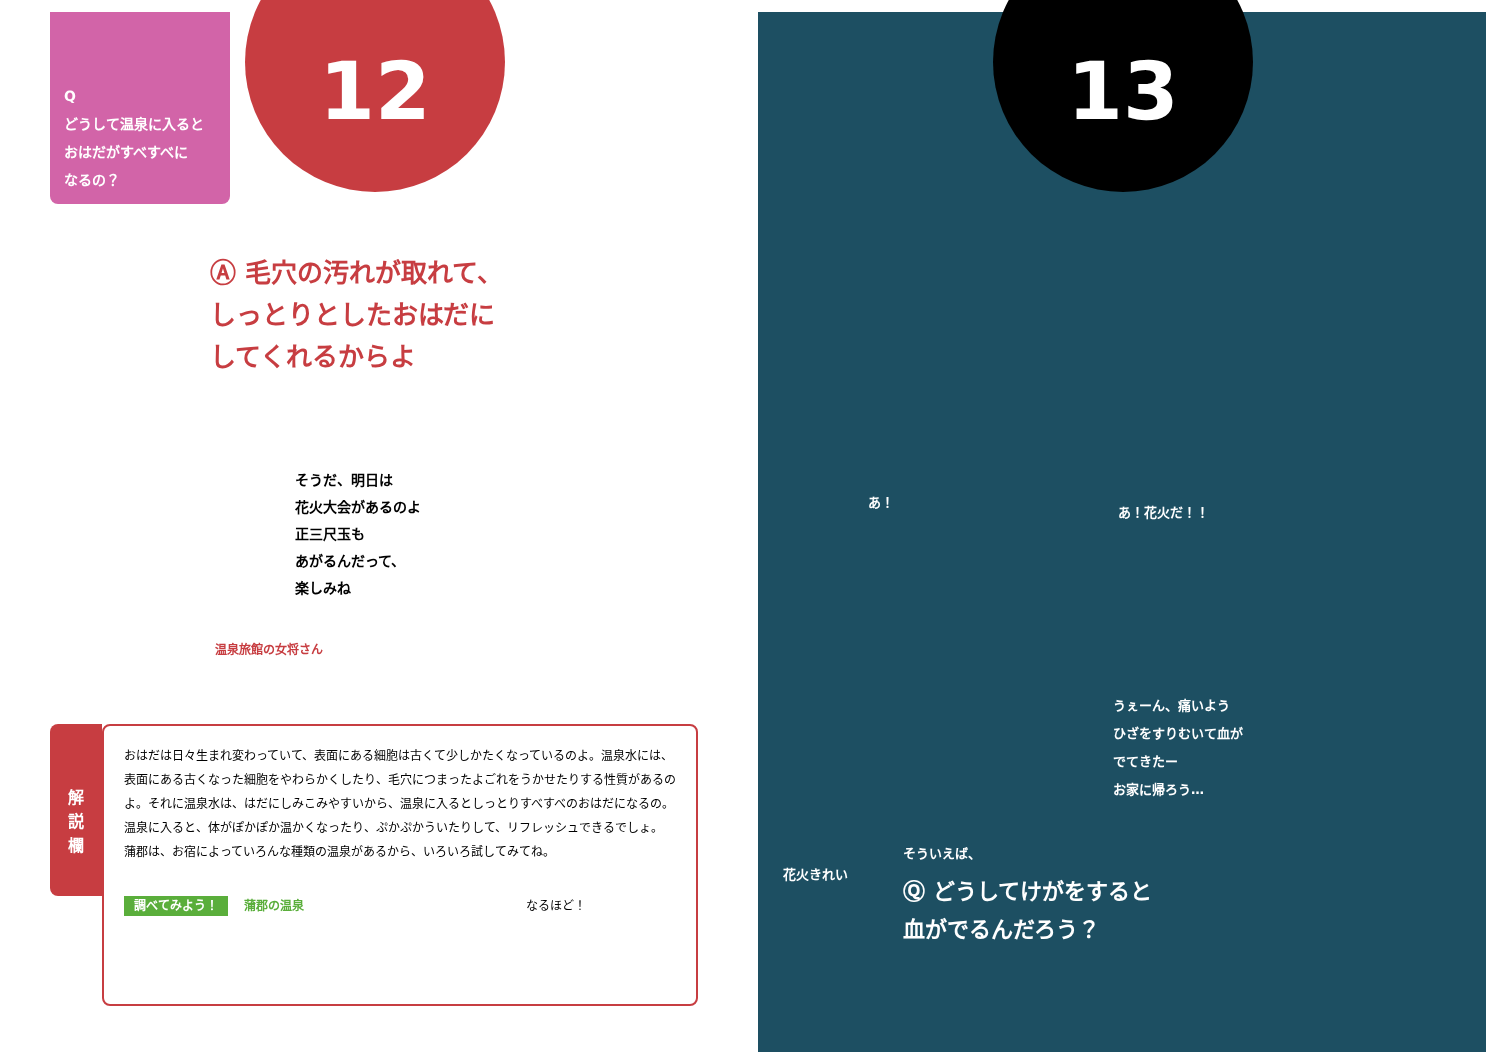Q
どうして温泉に入ると
おはだがすべすべに
なるの？
12
Ⓐ 毛穴の汚れが取れて、
しっとりとしたおはだに
してくれるからよ
そうだ、明日は
花火大会があるのよ
正三尺玉も
あがるんだって、
楽しみね
温泉旅館の女将さん
解
説
欄
おはだは日々生まれ変わっていて、表面にある細胞は古くて少しかたくなっているのよ。温泉水には、表面にある古くなった細胞をやわらかくしたり、毛穴につまったよごれをうかせたりする性質があるのよ。それに温泉水は、はだにしみこみやすいから、温泉に入るとしっとりすべすべのおはだになるの。温泉に入ると、体がぽかぽか温かくなったり、ぷかぷかういたりして、リフレッシュできるでしょ。
蒲郡は、お宿によっていろんな種類の温泉があるから、いろいろ試してみてね。
調べてみよう！ 蒲郡の温泉 なるほど！
13
あ！
あ！花火だ！！
うぇーん、痛いよう
ひざをすりむいて血が
でてきたー
お家に帰ろう…
花火きれい
そういえば、
Ⓠ どうしてけがをすると
血がでるんだろう？